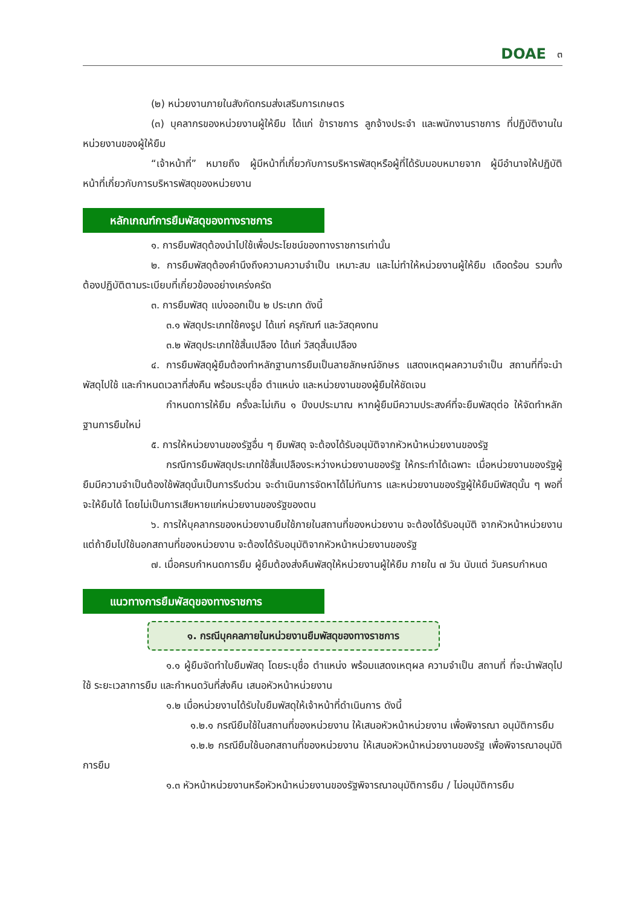DOAE ๓
(๒) หน่วยงานภายในสังกัดกรมส่งเสริมการเกษตร
(๓) บุคลากรของหน่วยงานผู้ให้ยืม ได้แก่ ข้าราชการ ลูกจ้างประจำ และพนักงานราชการ ที่ปฏิบัติงานในหน่วยงานของผู้ให้ยืม
“เจ้าหน้าที่” หมายถึง ผู้มีหน้าที่เกี่ยวกับการบริหารพัสดุหรือผู้ที่ได้รับมอบหมายจาก ผู้มีอำนาจให้ปฏิบัติหน้าที่เกี่ยวกับการบริหารพัสดุของหน่วยงาน
หลักเกณฑ์การยืมพัสดุของทางราชการ
๑. การยืมพัสดุต้องนำไปใช้เพื่อประโยชน์ของทางราชการเท่านั้น
๒. การยืมพัสดุต้องคำนึงถึงความความจำเป็น เหมาะสม และไม่ทำให้หน่วยงานผู้ให้ยืม เดือดร้อน รวมทั้งต้องปฏิบัติตามระเบียบที่เกี่ยวข้องอย่างเคร่งครัด
๓. การยืมพัสดุ แบ่งออกเป็น ๒ ประเภท ดังนี้
๓.๑ พัสดุประเภทใช้คงรูป ได้แก่ ครุภัณฑ์ และวัสดุคงทน
๓.๒ พัสดุประเภทใช้สิ้นเปลือง ได้แก่ วัสดุสิ้นเปลือง
๔. การยืมพัสดุผู้ยืมต้องทำหลักฐานการยืมเป็นลายลักษณ์อักษร แสดงเหตุผลความจำเป็น สถานที่ที่จะนำพัสดุไปใช้ และกำหนดเวลาที่ส่งคืน พร้อมระบุชื่อ ตำแหน่ง และหน่วยงานของผู้ยืมให้ชัดเจน
กำหนดการให้ยืม ครั้งละไม่เกิน ๑ ปีงบประมาณ หากผู้ยืมมีความประสงค์ที่จะยืมพัสดุต่อ ให้จัดทำหลักฐานการยืมใหม่
๕. การให้หน่วยงานของรัฐอื่น ๆ ยืมพัสดุ จะต้องได้รับอนุมัติจากหัวหน้าหน่วยงานของรัฐ
กรณีการยืมพัสดุประเภทใช้สิ้นเปลืองระหว่างหน่วยงานของรัฐ ให้กระทำได้เฉพาะ เมื่อหน่วยงานของรัฐผู้ยืมมีความจำเป็นต้องใช้พัสดุนั้นเป็นการรีบด่วน จะดำเนินการจัดหาได้ไม่ทันการ และหน่วยงานของรัฐผู้ให้ยืมมีพัสดุนั้น ๆ พอที่จะให้ยืมได้ โดยไม่เป็นการเสียหายแก่หน่วยงานของรัฐของตน
๖. การให้บุคลากรของหน่วยงานยืมใช้ภายในสถานที่ของหน่วยงาน จะต้องได้รับอนุมัติ จากหัวหน้าหน่วยงาน แต่ถ้ายืมไปใช้นอกสถานที่ของหน่วยงาน จะต้องได้รับอนุมัติจากหัวหน้าหน่วยงานของรัฐ
๗. เมื่อครบกำหนดการยืม ผู้ยืมต้องส่งคืนพัสดุให้หน่วยงานผู้ให้ยืม ภายใน ๗ วัน นับแต่ วันครบกำหนด
แนวทางการยืมพัสดุของทางราชการ
๑. กรณีบุคคลภายในหน่วยงานยืมพัสดุของทางราชการ
๑.๑ ผู้ยืมจัดทำใบยืมพัสดุ โดยระบุชื่อ ตำแหน่ง พร้อมแสดงเหตุผล ความจำเป็น สถานที่ ที่จะนำพัสดุไปใช้ ระยะเวลาการยืม และกำหนดวันที่ส่งคืน เสนอหัวหน้าหน่วยงาน
๑.๒ เมื่อหน่วยงานได้รับใบยืมพัสดุให้เจ้าหน้าที่ดำเนินการ ดังนี้
๑.๒.๑ กรณียืมใช้ในสถานที่ของหน่วยงาน ให้เสนอหัวหน้าหน่วยงาน เพื่อพิจารณา อนุมัติการยืม
๑.๒.๒ กรณียืมใช้นอกสถานที่ของหน่วยงาน ให้เสนอหัวหน้าหน่วยงานของรัฐ เพื่อพิจารณาอนุมัติการยืม
๑.๓ หัวหน้าหน่วยงานหรือหัวหน้าหน่วยงานของรัฐพิจารณาอนุมัติการยืม / ไม่อนุมัติการยืม